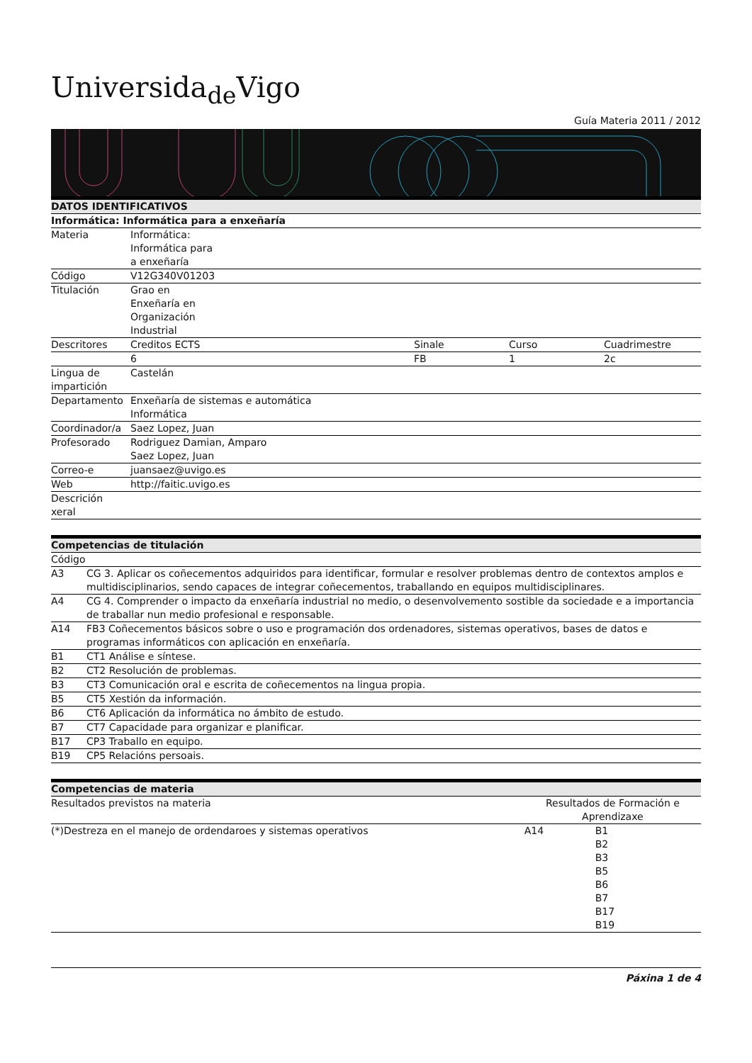Universida<sub>de</sub>Vigo
Guía Materia 2011 / 2012
| DATOS IDENTIFICATIVOS | | | | |
| --- | --- | --- | --- | --- |
| Informática: Informática para a enxeñaría | | | | |
| Materia | Informática: Informática para a enxeñaría | | | |
| Código | V12G340V01203 | | | |
| Titulación | Grao en Enxeñaría en Organización Industrial | | | |
| Descritores | Creditos ECTS | Sinale | Curso | Cuadrimestre |
| | 6 | FB | 1 | 2c |
| Lingua de impartición | Castelán | | | |
| Departamento | Enxeñaría de sistemas e automática Informática | | | |
| Coordinador/a | Saez Lopez, Juan | | | |
| Profesorado | Rodriguez Damian, Amparo Saez Lopez, Juan | | | |
| Correo-e | juansaez@uvigo.es | | | |
| Web | http://faitic.uvigo.es | | | |
| Descrición xeral | | | | |
| Competencias de titulación | |
| --- | --- |
| Código | |
| A3 | CG 3. Aplicar os coñecementos adquiridos para identificar, formular e resolver problemas dentro de contextos amplos e multidisciplinarios, sendo capaces de integrar coñecementos, traballando en equipos multidisciplinares. |
| A4 | CG 4. Comprender o impacto da enxeñaría industrial no medio, o desenvolvemento sostible da sociedade e a importancia de traballar nun medio profesional e responsable. |
| A14 | FB3 Coñecementos básicos sobre o uso e programación dos ordenadores, sistemas operativos, bases de datos e programas informáticos con aplicación en enxeñaría. |
| B1 | CT1 Análise e síntese. |
| B2 | CT2 Resolución de problemas. |
| B3 | CT3 Comunicación oral e escrita de coñecementos na lingua propia. |
| B5 | CT5 Xestión da información. |
| B6 | CT6 Aplicación da informática no ámbito de estudo. |
| B7 | CT7 Capacidade para organizar e planificar. |
| B17 | CP3 Traballo en equipo. |
| B19 | CP5 Relacións persoais. |
| Competencias de materia | | |
| --- | --- | --- |
| Resultados previstos na materia | Resultados de Formación e Aprendizaxe | |
| (*)Destreza en el manejo de ordendaroes y sistemas operativos | A14 | B1 B2 B3 B5 B6 B7 B17 B19 |
Páxina 1 de 4